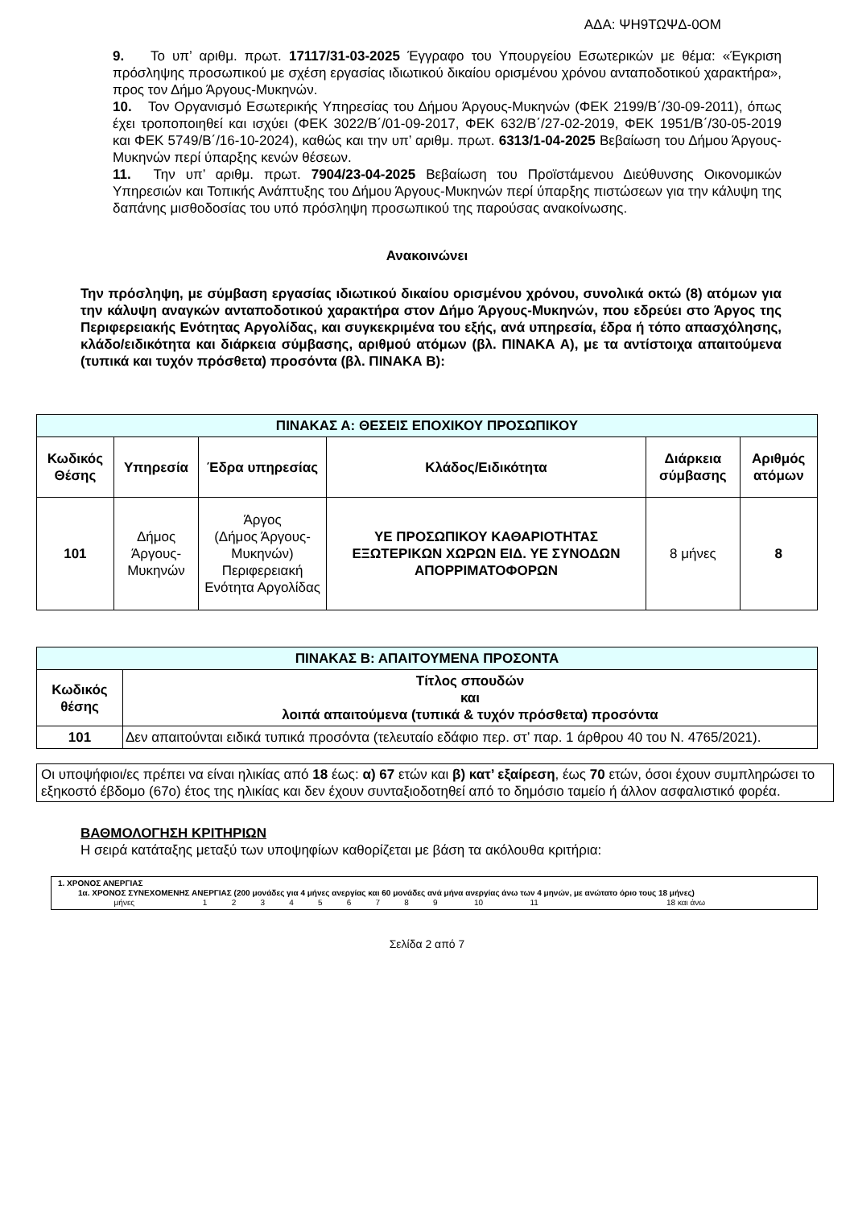ΑΔΑ: ΨΗ9ΤΩΨΔ-0ΟΜ
9. Το υπ’ αριθμ. πρωτ. 17117/31-03-2025 Έγγραφο του Υπουργείου Εσωτερικών με θέμα: «Έγκριση πρόσληψης προσωπικού με σχέση εργασίας ιδιωτικού δικαίου ορισμένου χρόνου ανταποδοτικού χαρακτήρα», προς τον Δήμο Άργους-Μυκηνών.
10. Τον Οργανισμό Εσωτερικής Υπηρεσίας του Δήμου Άργους-Μυκηνών (ΦΕΚ 2199/Β΄/30-09-2011), όπως έχει τροποποιηθεί και ισχύει (ΦΕΚ 3022/Β΄/01-09-2017, ΦΕΚ 632/Β΄/27-02-2019, ΦΕΚ 1951/Β΄/30-05-2019 και ΦΕΚ 5749/Β΄/16-10-2024), καθώς και την υπ’ αριθμ. πρωτ. 6313/1-04-2025 Βεβαίωση του Δήμου Άργους-Μυκηνών περί ύπαρξης κενών θέσεων.
11. Την υπ’ αριθμ. πρωτ. 7904/23-04-2025 Βεβαίωση του Προϊστάμενου Διεύθυνσης Οικονομικών Υπηρεσιών και Τοπικής Ανάπτυξης του Δήμου Άργους-Μυκηνών περί ύπαρξης πιστώσεων για την κάλυψη της δαπάνης μισθοδοσίας του υπό πρόσληψη προσωπικού της παρούσας ανακοίνωσης.
Ανακοινώνει
Την πρόσληψη, με σύμβαση εργασίας ιδιωτικού δικαίου ορισμένου χρόνου, συνολικά οκτώ (8) ατόμων για την κάλυψη αναγκών ανταποδοτικού χαρακτήρα στον Δήμο Άργους-Μυκηνών, που εδρεύει στο Άργος της Περιφερειακής Ενότητας Αργολίδας, και συγκεκριμένα του εξής, ανά υπηρεσία, έδρα ή τόπο απασχόλησης, κλάδο/ειδικότητα και διάρκεια σύμβασης, αριθμού ατόμων (βλ. ΠΙΝΑΚΑ Α), με τα αντίστοιχα απαιτούμενα (τυπικά και τυχόν πρόσθετα) προσόντα (βλ. ΠΙΝΑΚΑ Β):
| ΠΙΝΑΚΑΣ Α: ΘΕΣΕΙΣ ΕΠΟΧΙΚΟΥ ΠΡΟΣΩΠΙΚΟΥ | | | | | |
| --- | --- | --- | --- | --- | --- |
| Κωδικός Θέσης | Υπηρεσία | Έδρα υπηρεσίας | Κλάδος/Ειδικότητα | Διάρκεια σύμβασης | Αριθμός ατόμων |
| 101 | Δήμος Άργους-Μυκηνών | Άργος (Δήμος Άργους-Μυκηνών) Περιφερειακή Ενότητα Αργολίδας | ΥΕ ΠΡΟΣΩΠΙΚΟΥ ΚΑΘΑΡΙΟΤΗΤΑΣ ΕΞΩΤΕΡΙΚΩΝ ΧΩΡΩΝ ΕΙΔ. ΥΕ ΣΥΝΟΔΩΝ ΑΠΟΡΡΙΜΑΤΟΦΟΡΩΝ | 8 μήνες | 8 |
| ΠΙΝΑΚΑΣ Β: ΑΠΑΙΤΟΥΜΕΝΑ ΠΡΟΣΟΝΤΑ | |
| --- | --- |
| Κωδικός θέσης | Τίτλος σπουδών και λοιπά απαιτούμενα (τυπικά & τυχόν πρόσθετα) προσόντα |
| 101 | Δεν απαιτούνται ειδικά τυπικά προσόντα (τελευταίο εδάφιο περ. στ’ παρ. 1 άρθρου 40 του Ν. 4765/2021). |
Οι υποψήφιοι/ες πρέπει να είναι ηλικίας από 18 έως: α) 67 ετών και β) κατ’ εξαίρεση, έως 70 ετών, όσοι έχουν συμπληρώσει το εξηκοστό έβδομο (67ο) έτος της ηλικίας και δεν έχουν συνταξιοδοτηθεί από το δημόσιο ταμείο ή άλλον ασφαλιστικό φορέα.
ΒΑΘΜΟΛΟΓΗΣΗ ΚΡΙΤΗΡΙΩΝ
Η σειρά κατάταξης μεταξύ των υποψηφίων καθορίζεται με βάση τα ακόλουθα κριτήρια:
1. ΧΡΟΝΟΣ ΑΝΕΡΓΙΑΣ
1α. ΧΡΟΝΟΣ ΣΥΝΕΧΟΜΕΝΗΣ ΑΝΕΡΓΙΑΣ (200 μονάδες για 4 μήνες ανεργίας και 60 μονάδες ανά μήνα ανεργίας άνω των 4 μηνών, με ανώτατο όριο τους 18 μήνες)
| μήνες | 1 | 2 | 3 | 4 | 5 | 6 | 7 | 8 | 9 | 10 | 11 | 18 και άνω |
Σελίδα 2 από 7